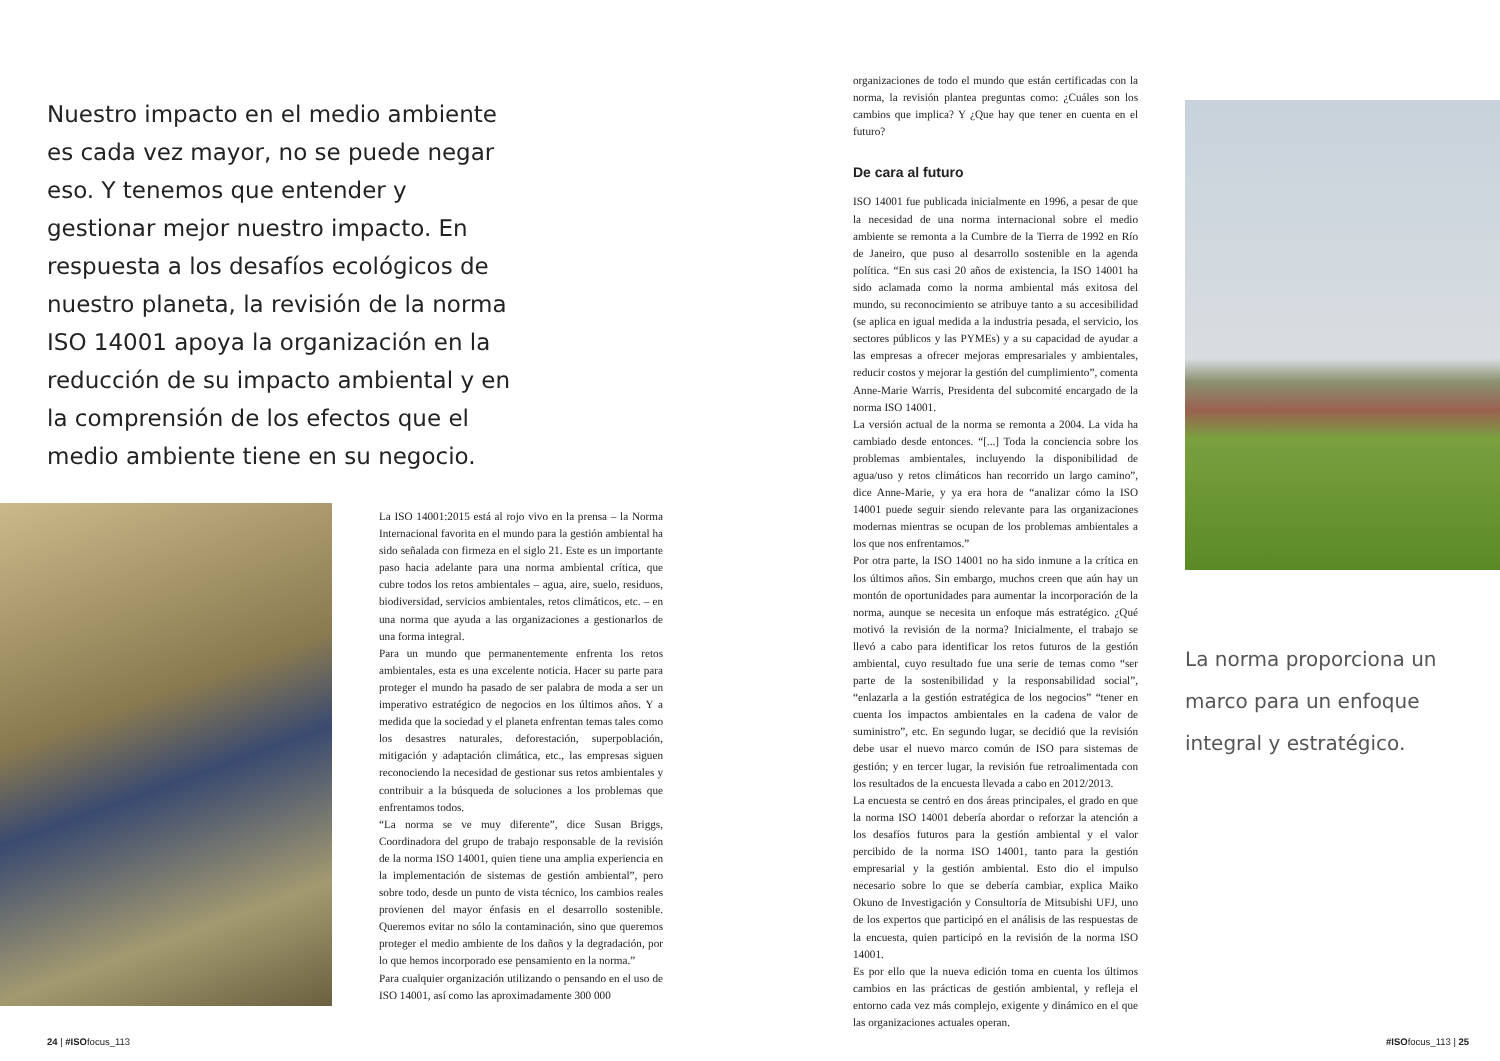Nuestro impacto en el medio ambiente es cada vez mayor, no se puede negar eso. Y tenemos que entender y gestionar mejor nuestro impacto. En respuesta a los desafíos ecológicos de nuestro planeta, la revisión de la norma ISO 14001 apoya la organización en la reducción de su impacto ambiental y en la comprensión de los efectos que el medio ambiente tiene en su negocio.
La ISO 14001:2015 está al rojo vivo en la prensa – la Norma Internacional favorita en el mundo para la gestión ambiental ha sido señalada con firmeza en el siglo 21. Este es un importante paso hacia adelante para una norma ambiental crítica, que cubre todos los retos ambientales – agua, aire, suelo, residuos, biodiversidad, servicios ambientales, retos climáticos, etc. – en una norma que ayuda a las organizaciones a gestionarlos de una forma integral.
Para un mundo que permanentemente enfrenta los retos ambientales, esta es una excelente noticia. Hacer su parte para proteger el mundo ha pasado de ser palabra de moda a ser un imperativo estratégico de negocios en los últimos años. Y a medida que la sociedad y el planeta enfrentan temas tales como los desastres naturales, deforestación, superpoblación, mitigación y adaptación climática, etc., las empresas siguen reconociendo la necesidad de gestionar sus retos ambientales y contribuir a la búsqueda de soluciones a los problemas que enfrentamos todos.
“La norma se ve muy diferente”, dice Susan Briggs, Coordinadora del grupo de trabajo responsable de la revisión de la norma ISO 14001, quien tiene una amplia experiencia en la implementación de sistemas de gestión ambiental”, pero sobre todo, desde un punto de vista técnico, los cambios reales provienen del mayor énfasis en el desarrollo sostenible. Queremos evitar no sólo la contaminación, sino que queremos proteger el medio ambiente de los daños y la degradación, por lo que hemos incorporado ese pensamiento en la norma.”
Para cualquier organización utilizando o pensando en el uso de ISO 14001, así como las aproximadamente 300 000
organizaciones de todo el mundo que están certificadas con la norma, la revisión plantea preguntas como: ¿Cuáles son los cambios que implica? Y ¿Que hay que tener en cuenta en el futuro?
De cara al futuro
ISO 14001 fue publicada inicialmente en 1996, a pesar de que la necesidad de una norma internacional sobre el medio ambiente se remonta a la Cumbre de la Tierra de 1992 en Río de Janeiro, que puso al desarrollo sostenible en la agenda política. “En sus casi 20 años de existencia, la ISO 14001 ha sido aclamada como la norma ambiental más exitosa del mundo, su reconocimiento se atribuye tanto a su accesibilidad (se aplica en igual medida a la industria pesada, el servicio, los sectores públicos y las PYMEs) y a su capacidad de ayudar a las empresas a ofrecer mejoras empresariales y ambientales, reducir costos y mejorar la gestión del cumplimiento”, comenta Anne-Marie Warris, Presidenta del subcomité encargado de la norma ISO 14001.
La versión actual de la norma se remonta a 2004. La vida ha cambiado desde entonces. “[...] Toda la conciencia sobre los problemas ambientales, incluyendo la disponibilidad de agua/uso y retos climáticos han recorrido un largo camino”, dice Anne-Marie, y ya era hora de “analizar cómo la ISO 14001 puede seguir siendo relevante para las organizaciones modernas mientras se ocupan de los problemas ambientales a los que nos enfrentamos.”
Por otra parte, la ISO 14001 no ha sido inmune a la crítica en los últimos años. Sin embargo, muchos creen que aún hay un montón de oportunidades para aumentar la incorporación de la norma, aunque se necesita un enfoque más estratégico. ¿Qué motivó la revisión de la norma? Inicialmente, el trabajo se llevó a cabo para identificar los retos futuros de la gestión ambiental, cuyo resultado fue una serie de temas como “ser parte de la sostenibilidad y la responsabilidad social”, “enlazarla a la gestión estratégica de los negocios” “tener en cuenta los impactos ambientales en la cadena de valor de suministro”, etc. En segundo lugar, se decidió que la revisión debe usar el nuevo marco común de ISO para sistemas de gestión; y en tercer lugar, la revisión fue retroalimentada con los resultados de la encuesta llevada a cabo en 2012/2013.
La encuesta se centró en dos áreas principales, el grado en que la norma ISO 14001 debería abordar o reforzar la atención a los desafíos futuros para la gestión ambiental y el valor percibido de la norma ISO 14001, tanto para la gestión empresarial y la gestión ambiental. Esto dio el impulso necesario sobre lo que se debería cambiar, explica Maiko Okuno de Investigación y Consultoría de Mitsubishi UFJ, uno de los expertos que participó en el análisis de las respuestas de la encuesta, quien participó en la revisión de la norma ISO 14001.
Es por ello que la nueva edición toma en cuenta los últimos cambios en las prácticas de gestión ambiental, y refleja el entorno cada vez más complejo, exigente y dinámico en el que las organizaciones actuales operan.
La norma proporciona un marco para un enfoque integral y estratégico.
24 | #ISOfocus_113 #ISOfocus_113 | 25